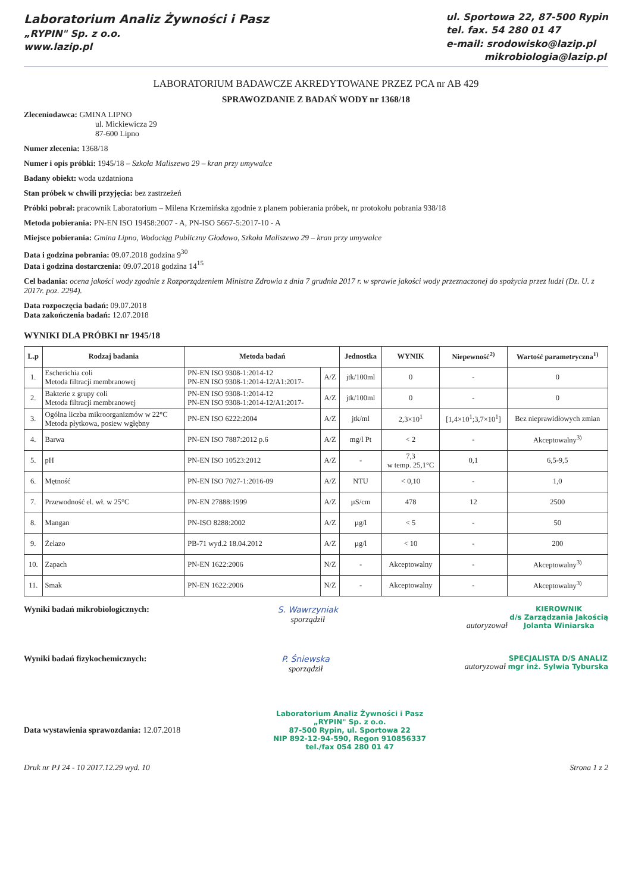Laboratorium Analiz Żywności i Pasz
„RYPIN" Sp. z o.o.
www.lazip.pl
ul. Sportowa 22, 87-500 Rypin
tel. fax. 54 280 01 47
e-mail: srodowisko@lazip.pl
mikrobiologia@lazip.pl
LABORATORIUM BADAWCZE AKREDYTOWANE PRZEZ PCA nr AB 429
SPRAWOZDANIE Z BADAŃ WODY nr 1368/18
Zleceniodawca: GMINA LIPNO
ul. Mickiewicza 29
87-600 Lipno
Numer zlecenia: 1368/18
Numer i opis próbki: 1945/18 – Szkoła Maliszewo 29 – kran przy umywalce
Badany obiekt: woda uzdatniona
Stan próbek w chwili przyjęcia: bez zastrzeżeń
Próbki pobrał: pracownik Laboratorium – Milena Krzemińska zgodnie z planem pobierania próbek, nr protokołu pobrania 938/18
Metoda pobierania: PN-EN ISO 19458:2007 - A, PN-ISO 5667-5:2017-10 - A
Miejsce pobierania: Gmina Lipno, Wodociąg Publiczny Głodowo, Szkoła Maliszewo 29 – kran przy umywalce
Data i godzina pobrania: 09.07.2018 godzina 9<sup>30</sup>
Data i godzina dostarczenia: 09.07.2018 godzina 14<sup>15</sup>
Cel badania: ocena jakości wody zgodnie z Rozporządzeniem Ministra Zdrowia z dnia 7 grudnia 2017 r. w sprawie jakości wody przeznaczonej do spożycia przez ludzi (Dz. U. z 2017r. poz. 2294).
Data rozpoczęcia badań: 09.07.2018
Data zakończenia badań: 12.07.2018
WYNIKI DLA PRÓBKI nr 1945/18
| L.p | Rodzaj badania | Metoda badań | | Jednostka | WYNIK | Niepewność<sup>2)</sup> | Wartość parametryczna<sup>1)</sup> |
| --- | --- | --- | --- | --- | --- | --- | --- |
| 1. | Escherichia coli Metoda filtracji membranowej | PN-EN ISO 9308-1:2014-12 PN-EN ISO 9308-1:2014-12/A1:2017- | A/Z | jtk/100ml | 0 | - | 0 |
| 2. | Bakterie z grupy coli Metoda filtracji membranowej | PN-EN ISO 9308-1:2014-12 PN-EN ISO 9308-1:2014-12/A1:2017- | A/Z | jtk/100ml | 0 | - | 0 |
| 3. | Ogólna liczba mikroorganizmów w 22°C Metoda płytkowa, posiew wgłębny | PN-EN ISO 6222:2004 | A/Z | jtk/ml | 2,3×10<sup>1</sup> | [1,4×10<sup>1</sup>;3,7×10<sup>1</sup>] | Bez nieprawidłowych zmian |
| 4. | Barwa | PN-EN ISO 7887:2012 p.6 | A/Z | mg/l Pt | < 2 | - | Akceptowalny<sup>3)</sup> |
| 5. | pH | PN-EN ISO 10523:2012 | A/Z | - | 7,3 w temp. 25,1°C | 0,1 | 6,5-9,5 |
| 6. | Mętność | PN-EN ISO 7027-1:2016-09 | A/Z | NTU | < 0,10 | - | 1,0 |
| 7. | Przewodność el. wł. w 25°C | PN-EN 27888:1999 | A/Z | µS/cm | 478 | 12 | 2500 |
| 8. | Mangan | PN-ISO 8288:2002 | A/Z | µg/l | < 5 | - | 50 |
| 9. | Żelazo | PB-71 wyd.2 18.04.2012 | A/Z | µg/l | < 10 | - | 200 |
| 10. | Zapach | PN-EN 1622:2006 | N/Z | - | Akceptowalny | - | Akceptowalny<sup>3)</sup> |
| 11. | Smak | PN-EN 1622:2006 | N/Z | - | Akceptowalny | - | Akceptowalny<sup>3)</sup> |
Wyniki badań mikrobiologicznych:
S. Wawrzyniak
sporządził
autoryzował KIEROWNIK
d/s Zarządzania Jakością
Jolanta Winiarska
Wyniki badań fizykochemicznych:
P. Śniewska
sporządził
autoryzował SPECJALISTA D/S ANALIZ
mgr inż. Sylwia Tyburska
Data wystawienia sprawozdania: 12.07.2018
Laboratorium Analiz Żywności i Pasz
„RYPIN" Sp. z o.o.
87-500 Rypin, ul. Sportowa 22
NIP 892-12-94-590, Regon 910856337
tel./fax 054 280 01 47
Druk nr PJ 24 - 10 2017.12.29 wyd. 10 Strona 1 z 2